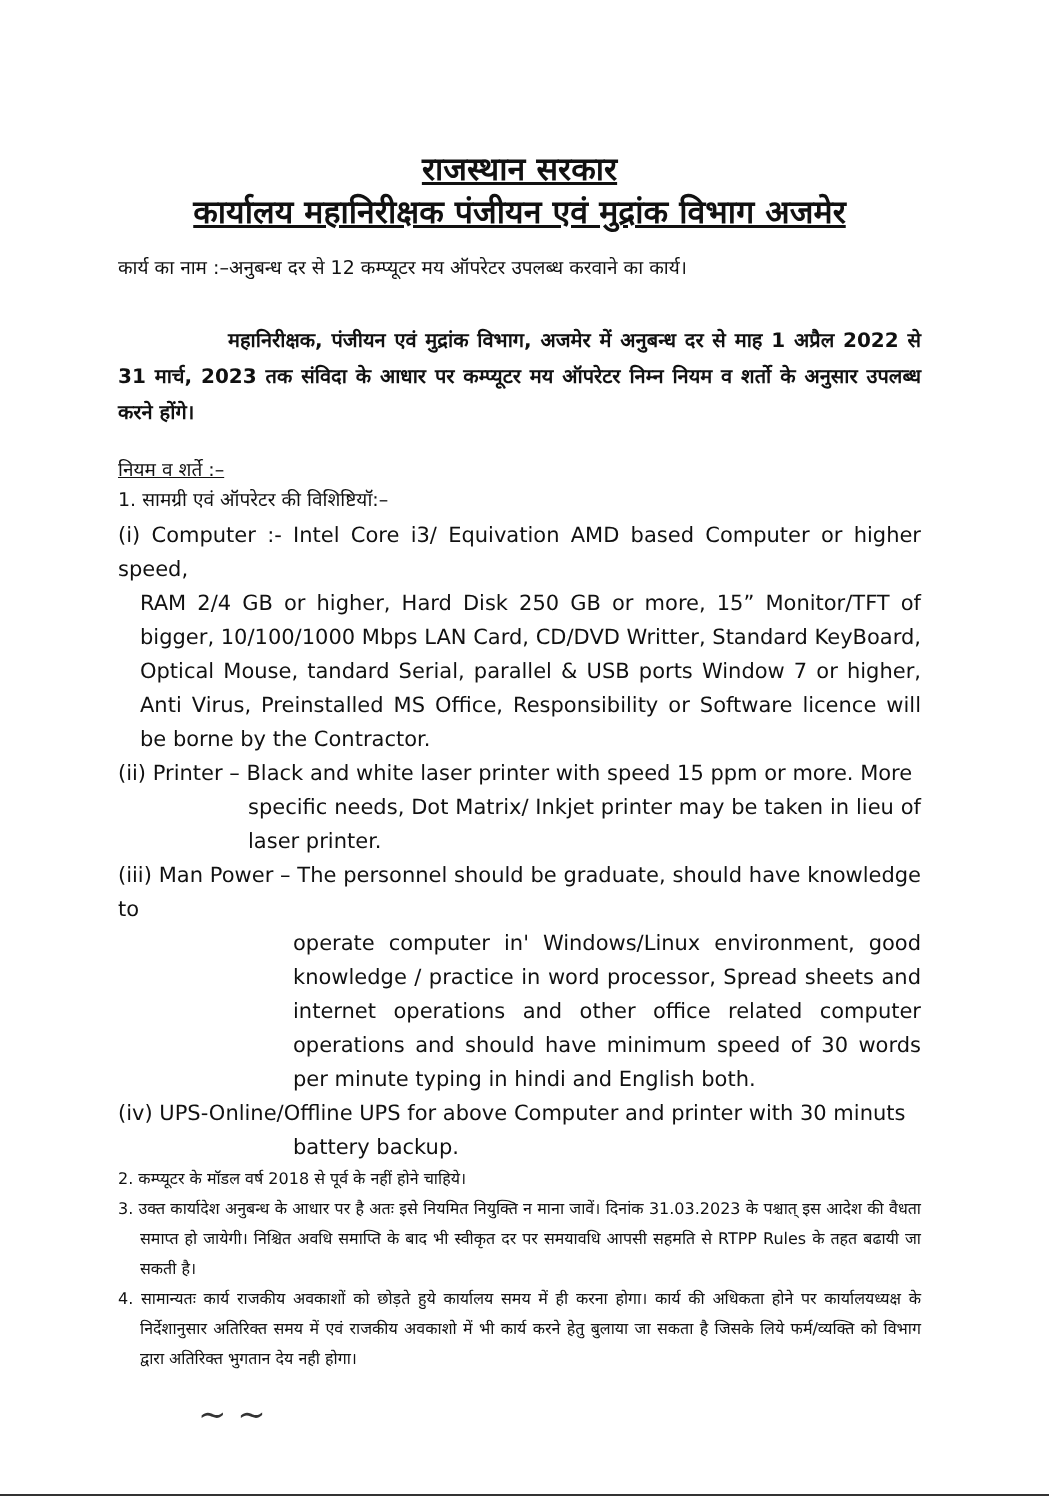राजस्थान सरकार
कार्यालय महानिरीक्षक पंजीयन एवं मुद्रांक विभाग अजमेर
कार्य का नाम :–अनुबन्ध दर से 12 कम्प्यूटर मय ऑपरेटर उपलब्ध करवाने का कार्य।
महानिरीक्षक, पंजीयन एवं मुद्रांक विभाग, अजमेर में अनुबन्ध दर से माह 1 अप्रैल 2022 से 31 मार्च, 2023 तक संविदा के आधार पर कम्प्यूटर मय ऑपरेटर निम्न नियम व शर्तो के अनुसार उपलब्ध करने होंगे।
नियम व शर्ते :–
1. सामग्री एवं ऑपरेटर की विशिष्टियॉ:–
(i) Computer :- Intel Core i3/ Equivation AMD based Computer or higher speed,
RAM 2/4 GB or higher, Hard Disk 250 GB or more, 15” Monitor/TFT of bigger, 10/100/1000 Mbps LAN Card, CD/DVD Writter, Standard KeyBoard, Optical Mouse, tandard Serial, parallel & USB ports Window 7 or higher, Anti Virus, Preinstalled MS Office, Responsibility or Software licence will be borne by the Contractor.
(ii) Printer – Black and white laser printer with speed 15 ppm or more. More
specific needs, Dot Matrix/ Inkjet printer may be taken in lieu of laser printer.
(iii) Man Power – The personnel should be graduate, should have knowledge to
operate computer in' Windows/Linux environment, good knowledge / practice in word processor, Spread sheets and internet operations and other office related computer operations and should have minimum speed of 30 words per minute typing in hindi and English both.
(iv) UPS-Online/Offline UPS for above Computer and printer with 30 minuts
battery backup.
2. कम्प्यूटर के मॉडल वर्ष 2018 से पूर्व के नहीं होने चाहिये।
3. उक्त कार्यादेश अनुबन्ध के आधार पर है अतः इसे नियमित नियुक्ति न माना जावें। दिनांक 31.03.2023 के पश्चात् इस आदेश की वैधता समाप्त हो जायेगी। निश्चित अवधि समाप्ति के बाद भी स्वीकृत दर पर समयावधि आपसी सहमति से RTPP Rules के तहत बढायी जा सकती है।
4. सामान्यतः कार्य राजकीय अवकाशों को छोड़ते हुये कार्यालय समय में ही करना होगा। कार्य की अधिकता होने पर कार्यालयध्यक्ष के निर्देशानुसार अतिरिक्त समय में एवं राजकीय अवकाशो में भी कार्य करने हेतु बुलाया जा सकता है जिसके लिये फर्म/व्यक्ति को विभाग द्वारा अतिरिक्त भुगतान देय नही होगा।
~ ~